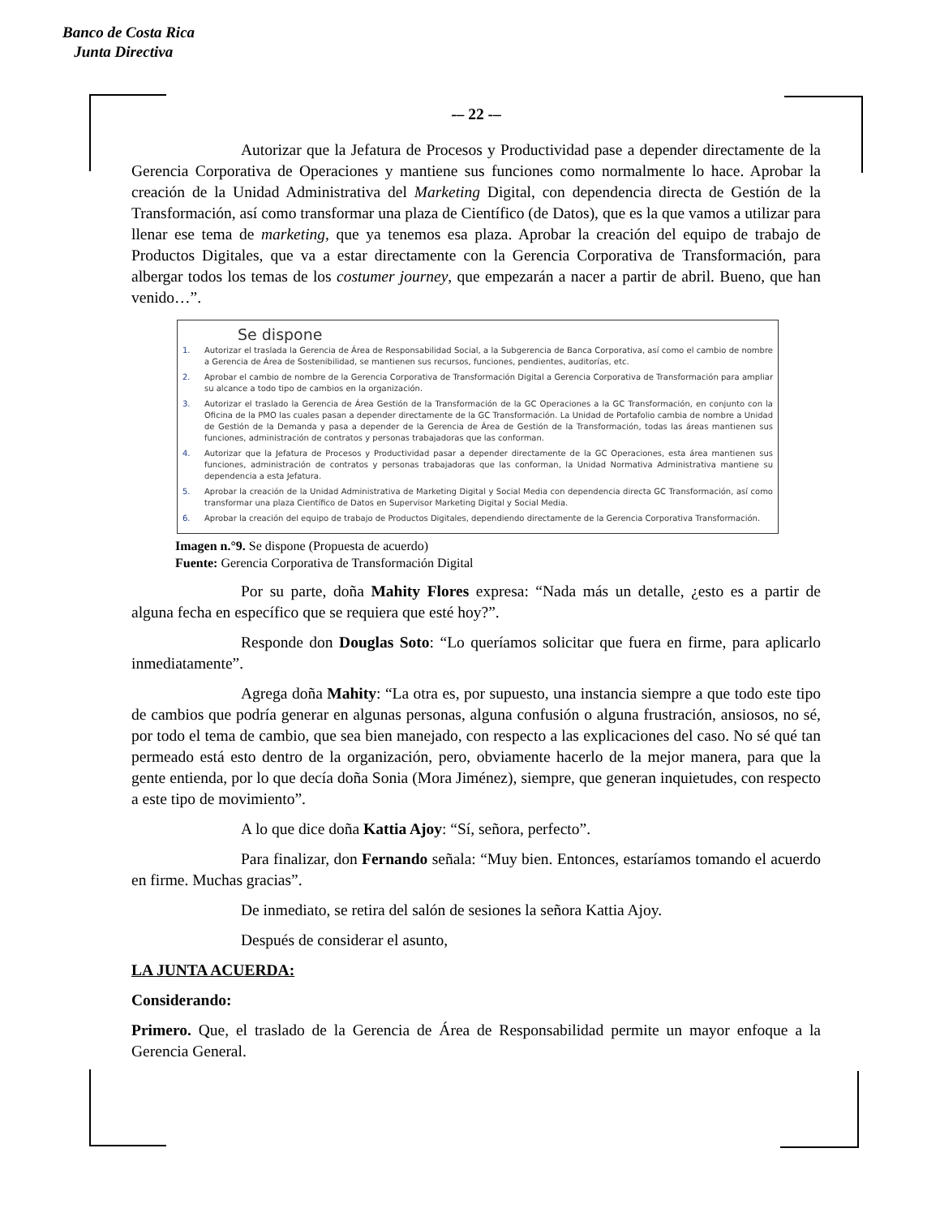Banco de Costa Rica
Junta Directiva
-– 22 -–
Autorizar que la Jefatura de Procesos y Productividad pase a depender directamente de la Gerencia Corporativa de Operaciones y mantiene sus funciones como normalmente lo hace. Aprobar la creación de la Unidad Administrativa del Marketing Digital, con dependencia directa de Gestión de la Transformación, así como transformar una plaza de Científico (de Datos), que es la que vamos a utilizar para llenar ese tema de marketing, que ya tenemos esa plaza. Aprobar la creación del equipo de trabajo de Productos Digitales, que va a estar directamente con la Gerencia Corporativa de Transformación, para albergar todos los temas de los costumer journey, que empezarán a nacer a partir de abril. Bueno, que han venido…”.
Se dispone
1. Autorizar el traslada la Gerencia de Área de Responsabilidad Social, a la Subgerencia de Banca Corporativa, así como el cambio de nombre a Gerencia de Área de Sostenibilidad, se mantienen sus recursos, funciones, pendientes, auditorías, etc.
2. Aprobar el cambio de nombre de la Gerencia Corporativa de Transformación Digital a Gerencia Corporativa de Transformación para ampliar su alcance a todo tipo de cambios en la organización.
3. Autorizar el traslado la Gerencia de Área Gestión de la Transformación de la GC Operaciones a la GC Transformación, en conjunto con la Oficina de la PMO las cuales pasan a depender directamente de la GC Transformación. La Unidad de Portafolio cambia de nombre a Unidad de Gestión de la Demanda y pasa a depender de la Gerencia de Área de Gestión de la Transformación, todas las áreas mantienen sus funciones, administración de contratos y personas trabajadoras que las conforman.
4. Autorizar que la Jefatura de Procesos y Productividad pasar a depender directamente de la GC Operaciones, esta área mantienen sus funciones, administración de contratos y personas trabajadoras que las conforman, la Unidad Normativa Administrativa mantiene su dependencia a esta Jefatura.
5. Aprobar la creación de la Unidad Administrativa de Marketing Digital y Social Media con dependencia directa GC Transformación, así como transformar una plaza Científico de Datos en Supervisor Marketing Digital y Social Media.
6. Aprobar la creación del equipo de trabajo de Productos Digitales, dependiendo directamente de la Gerencia Corporativa Transformación.
Imagen n.°9. Se dispone (Propuesta de acuerdo)
Fuente: Gerencia Corporativa de Transformación Digital
Por su parte, doña Mahity Flores expresa: “Nada más un detalle, ¿esto es a partir de alguna fecha en específico que se requiera que esté hoy?”.
Responde don Douglas Soto: “Lo queríamos solicitar que fuera en firme, para aplicarlo inmediatamente”.
Agrega doña Mahity: “La otra es, por supuesto, una instancia siempre a que todo este tipo de cambios que podría generar en algunas personas, alguna confusión o alguna frustración, ansiosos, no sé, por todo el tema de cambio, que sea bien manejado, con respecto a las explicaciones del caso. No sé qué tan permeado está esto dentro de la organización, pero, obviamente hacerlo de la mejor manera, para que la gente entienda, por lo que decía doña Sonia (Mora Jiménez), siempre, que generan inquietudes, con respecto a este tipo de movimiento”.
A lo que dice doña Kattia Ajoy: “Sí, señora, perfecto”.
Para finalizar, don Fernando señala: “Muy bien. Entonces, estaríamos tomando el acuerdo en firme. Muchas gracias”.
De inmediato, se retira del salón de sesiones la señora Kattia Ajoy.
Después de considerar el asunto,
LA JUNTA ACUERDA:
Considerando:
Primero. Que, el traslado de la Gerencia de Área de Responsabilidad permite un mayor enfoque a la Gerencia General.